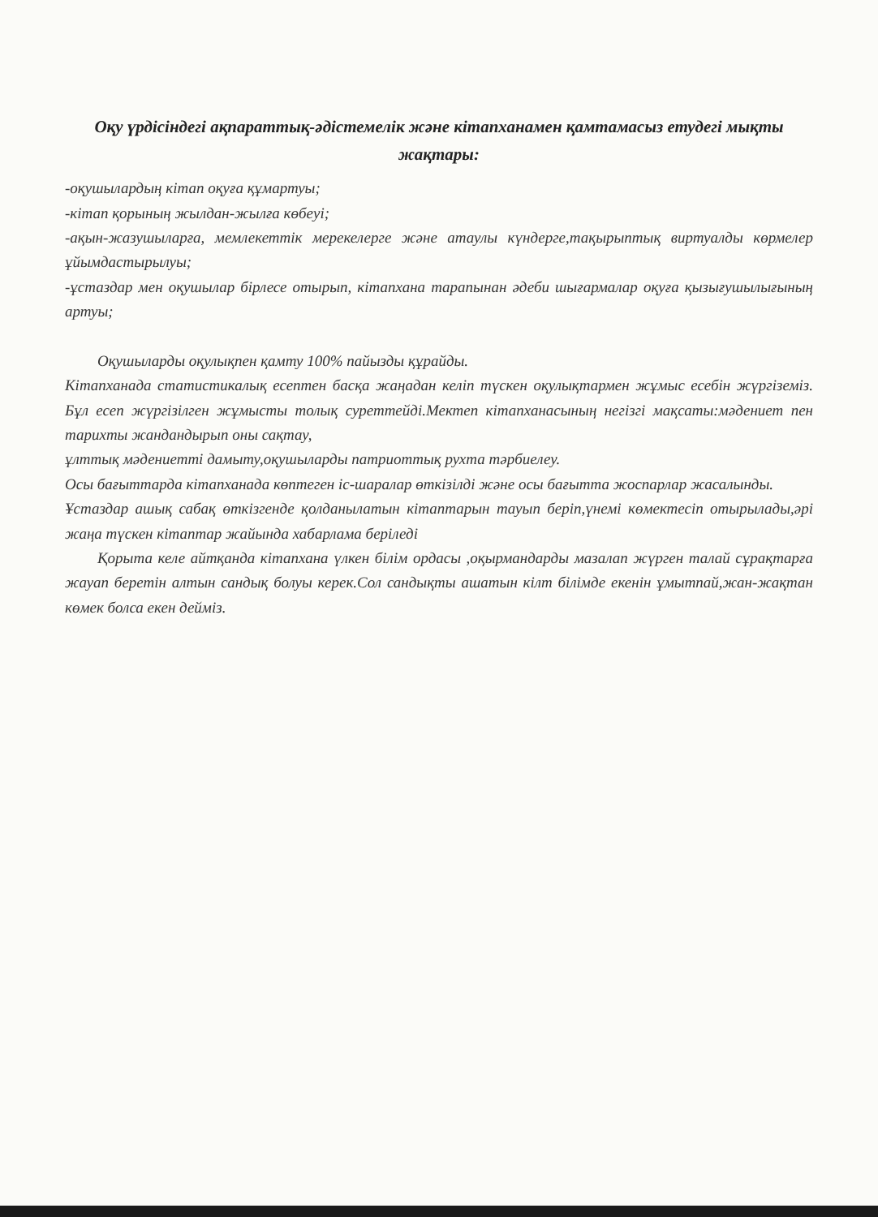Оқу үрдісіндегі ақпараттық-әдістемелік және кітапханамен қамтамасыз етудегі мықты жақтары:
-оқушылардың кітап оқуға құмартуы;
-кітап қорының жылдан-жылға көбеуі;
-ақын-жазушыларға, мемлекеттік мерекелерге және атаулы күндерге,тақырыптық виртуалды көрмелер ұйымдастырылуы;
-ұстаздар мен оқушылар бірлесе отырып, кітапхана тарапынан әдеби шығармалар оқуға қызығушылығының артуы;
Оқушыларды оқулықпен қамту 100% пайызды құрайды.
Кітапханада статистикалық есептен басқа жаңадан келіп түскен оқулықтармен жұмыс есебін жүргіземіз. Бұл есеп жүргізілген жұмысты толық суреттейді.Мектеп кітапханасының негізгі мақсаты:мәдениет пен тарихты жандандырып оны сақтау,
ұлттық мәдениетті дамыту,оқушыларды патриоттық рухта тәрбиелеу.
Осы бағыттарда кітапханада көптеген іс-шаралар өткізілді және осы бағытта жоспарлар жасалынды.
Ұстаздар ашық сабақ өткізгенде қолданылатын кітаптарын тауып беріп,үнемі көмектесіп отырылады,әрі жаңа түскен кітаптар жайында хабарлама беріледі
Қорыта келе айтқанда кітапхана үлкен білім ордасы ,оқырмандарды мазалап жүрген талай сұрақтарға жауап беретін алтын сандық болуы керек.Сол сандықты ашатын кілт білімде екенін ұмытпай,жан-жақтан көмек болса екен дейміз.